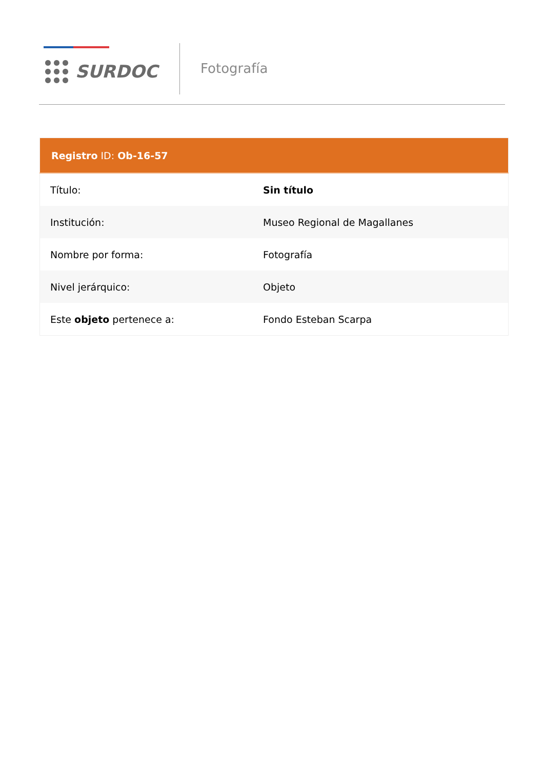SURDOC
Fotografía
| Registro ID: Ob-16-57 | |
| --- | --- |
| Título: | Sin título |
| Institución: | Museo Regional de Magallanes |
| Nombre por forma: | Fotografía |
| Nivel jerárquico: | Objeto |
| Este objeto pertenece a: | Fondo Esteban Scarpa |